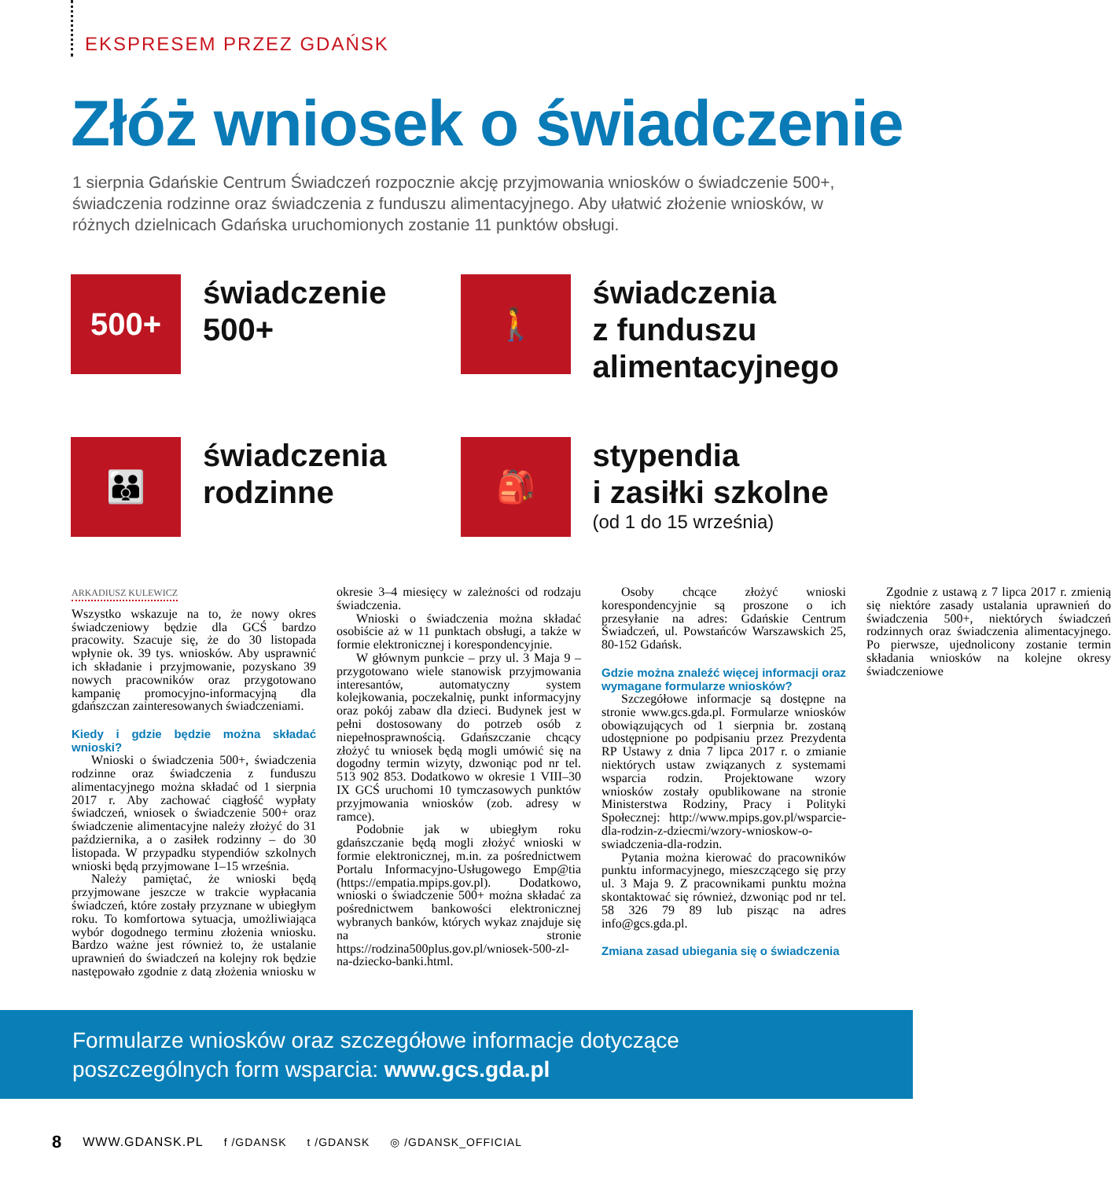EKSPRESEM PRZEZ GDAŃSK
Złóż wniosek o świadczenie
1 sierpnia Gdańskie Centrum Świadczeń rozpocznie akcję przyjmowania wniosków o świadczenie 500+, świadczenia rodzinne oraz świadczenia z funduszu alimentacyjnego. Aby ułatwić złożenie wniosków, w różnych dzielnicach Gdańska uruchomionych zostanie 11 punktów obsługi.
500+
świadczenie
500+
🚶
świadczenia
z funduszu
alimentacyjnego
👪
świadczenia
rodzinne
🎒
stypendia
i zasiłki szkolne
(od 1 do 15 września)
ARKADIUSZ KULEWICZ
Wszystko wskazuje na to, że nowy okres świadczeniowy będzie dla GCŚ bardzo pracowity. Szacuje się, że do 30 listopada wpłynie ok. 39 tys. wniosków. Aby usprawnić ich składanie i przyjmowanie, pozyskano 39 nowych pracowników oraz przygotowano kampanię promocyjno-informacyjną dla gdańszczan zainteresowanych świadczeniami.
Kiedy i gdzie będzie można składać wnioski?
Wnioski o świadczenia 500+, świadczenia rodzinne oraz świadczenia z funduszu alimentacyjnego można składać od 1 sierpnia 2017 r. Aby zachować ciągłość wypłaty świadczeń, wniosek o świadczenie 500+ oraz świadczenie alimentacyjne należy złożyć do 31 października, a o zasiłek rodzinny – do 30 listopada. W przypadku stypendiów szkolnych wnioski będą przyjmowane 1–15 września.
Należy pamiętać, że wnioski będą przyjmowane jeszcze w trakcie wypłacania świadczeń, które zostały przyznane w ubiegłym roku. To komfortowa sytuacja, umożliwiająca wybór dogodnego terminu złożenia wniosku. Bardzo ważne jest również to, że ustalanie uprawnień do świadczeń na kolejny rok będzie następowało zgodnie z datą złożenia wniosku w okresie 3–4 miesięcy w zależności od rodzaju świadczenia.
Wnioski o świadczenia można składać osobiście aż w 11 punktach obsługi, a także w formie elektronicznej i korespondencyjnie.
W głównym punkcie – przy ul. 3 Maja 9 – przygotowano wiele stanowisk przyjmowania interesantów, automatyczny system kolejkowania, poczekalnię, punkt informacyjny oraz pokój zabaw dla dzieci. Budynek jest w pełni dostosowany do potrzeb osób z niepełnosprawnością. Gdańszczanie chcący złożyć tu wniosek będą mogli umówić się na dogodny termin wizyty, dzwoniąc pod nr tel. 513 902 853. Dodatkowo w okresie 1 VIII–30 IX GCŚ uruchomi 10 tymczasowych punktów przyjmowania wniosków (zob. adresy w ramce).
Podobnie jak w ubiegłym roku gdańszczanie będą mogli złożyć wnioski w formie elektronicznej, m.in. za pośrednictwem Portalu Informacyjno-Usługowego Emp@tia (https://empatia.mpips.gov.pl). Dodatkowo, wnioski o świadczenie 500+ można składać za pośrednictwem bankowości elektronicznej wybranych banków, których wykaz znajduje się na stronie https://rodzina500plus.gov.pl/wniosek-500-zl-na-dziecko-banki.html.
Osoby chcące złożyć wnioski korespondencyjnie są proszone o ich przesyłanie na adres: Gdańskie Centrum Świadczeń, ul. Powstańców Warszawskich 25, 80-152 Gdańsk.
Gdzie można znaleźć więcej informacji oraz wymagane formularze wniosków?
Szczegółowe informacje są dostępne na stronie www.gcs.gda.pl. Formularze wniosków obowiązujących od 1 sierpnia br. zostaną udostępnione po podpisaniu przez Prezydenta RP Ustawy z dnia 7 lipca 2017 r. o zmianie niektórych ustaw związanych z systemami wsparcia rodzin. Projektowane wzory wniosków zostały opublikowane na stronie Ministerstwa Rodziny, Pracy i Polityki Społecznej: http://www.mpips.gov.pl/wsparcie-dla-rodzin-z-dziecmi/wzory-wnioskow-o-swiadczenia-dla-rodzin.
Pytania można kierować do pracowników punktu informacyjnego, mieszczącego się przy ul. 3 Maja 9. Z pracownikami punktu można skontaktować się również, dzwoniąc pod nr tel. 58 326 79 89 lub pisząc na adres info@gcs.gda.pl.
Zmiana zasad ubiegania się o świadczenia
Zgodnie z ustawą z 7 lipca 2017 r. zmienią się niektóre zasady ustalania uprawnień do świadczenia 500+, niektórych świadczeń rodzinnych oraz świadczenia alimentacyjnego. Po pierwsze, ujednolicony zostanie termin składania wniosków na kolejne okresy świadczeniowe
Formularze wniosków oraz szczegółowe informacje dotyczące poszczególnych form wsparcia: www.gcs.gda.pl
8 WWW.GDANSK.PL f /GDANSK t /GDANSK ◎ /GDANSK_OFFICIAL